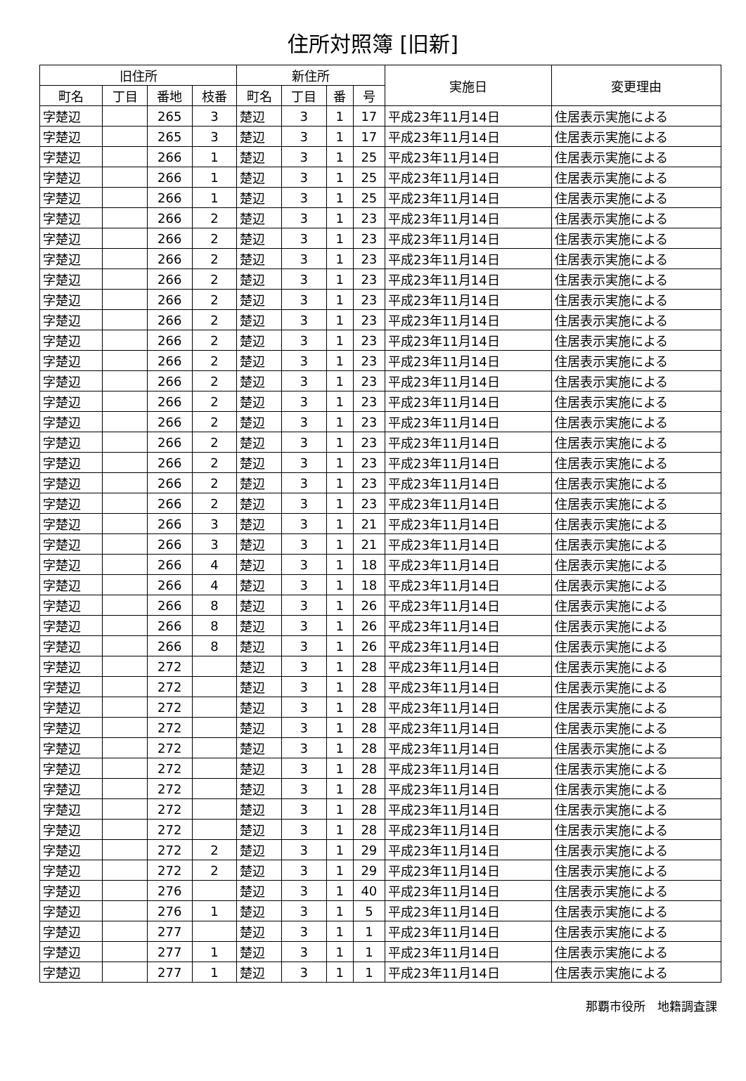住所対照簿 [旧新]
| 旧住所 | | | | 新住所 | | | | 実施日 | 変更理由 |
| --- | --- | --- | --- | --- | --- | --- | --- | --- | --- |
| 町名 | 丁目 | 番地 | 枝番 | 町名 | 丁目 | 番 | 号 | | |
| 字楚辺 | | 265 | 3 | 楚辺 | 3 | 1 | 17 | 平成23年11月14日 | 住居表示実施による |
| 字楚辺 | | 265 | 3 | 楚辺 | 3 | 1 | 17 | 平成23年11月14日 | 住居表示実施による |
| 字楚辺 | | 266 | 1 | 楚辺 | 3 | 1 | 25 | 平成23年11月14日 | 住居表示実施による |
| 字楚辺 | | 266 | 1 | 楚辺 | 3 | 1 | 25 | 平成23年11月14日 | 住居表示実施による |
| 字楚辺 | | 266 | 1 | 楚辺 | 3 | 1 | 25 | 平成23年11月14日 | 住居表示実施による |
| 字楚辺 | | 266 | 2 | 楚辺 | 3 | 1 | 23 | 平成23年11月14日 | 住居表示実施による |
| 字楚辺 | | 266 | 2 | 楚辺 | 3 | 1 | 23 | 平成23年11月14日 | 住居表示実施による |
| 字楚辺 | | 266 | 2 | 楚辺 | 3 | 1 | 23 | 平成23年11月14日 | 住居表示実施による |
| 字楚辺 | | 266 | 2 | 楚辺 | 3 | 1 | 23 | 平成23年11月14日 | 住居表示実施による |
| 字楚辺 | | 266 | 2 | 楚辺 | 3 | 1 | 23 | 平成23年11月14日 | 住居表示実施による |
| 字楚辺 | | 266 | 2 | 楚辺 | 3 | 1 | 23 | 平成23年11月14日 | 住居表示実施による |
| 字楚辺 | | 266 | 2 | 楚辺 | 3 | 1 | 23 | 平成23年11月14日 | 住居表示実施による |
| 字楚辺 | | 266 | 2 | 楚辺 | 3 | 1 | 23 | 平成23年11月14日 | 住居表示実施による |
| 字楚辺 | | 266 | 2 | 楚辺 | 3 | 1 | 23 | 平成23年11月14日 | 住居表示実施による |
| 字楚辺 | | 266 | 2 | 楚辺 | 3 | 1 | 23 | 平成23年11月14日 | 住居表示実施による |
| 字楚辺 | | 266 | 2 | 楚辺 | 3 | 1 | 23 | 平成23年11月14日 | 住居表示実施による |
| 字楚辺 | | 266 | 2 | 楚辺 | 3 | 1 | 23 | 平成23年11月14日 | 住居表示実施による |
| 字楚辺 | | 266 | 2 | 楚辺 | 3 | 1 | 23 | 平成23年11月14日 | 住居表示実施による |
| 字楚辺 | | 266 | 2 | 楚辺 | 3 | 1 | 23 | 平成23年11月14日 | 住居表示実施による |
| 字楚辺 | | 266 | 2 | 楚辺 | 3 | 1 | 23 | 平成23年11月14日 | 住居表示実施による |
| 字楚辺 | | 266 | 3 | 楚辺 | 3 | 1 | 21 | 平成23年11月14日 | 住居表示実施による |
| 字楚辺 | | 266 | 3 | 楚辺 | 3 | 1 | 21 | 平成23年11月14日 | 住居表示実施による |
| 字楚辺 | | 266 | 4 | 楚辺 | 3 | 1 | 18 | 平成23年11月14日 | 住居表示実施による |
| 字楚辺 | | 266 | 4 | 楚辺 | 3 | 1 | 18 | 平成23年11月14日 | 住居表示実施による |
| 字楚辺 | | 266 | 8 | 楚辺 | 3 | 1 | 26 | 平成23年11月14日 | 住居表示実施による |
| 字楚辺 | | 266 | 8 | 楚辺 | 3 | 1 | 26 | 平成23年11月14日 | 住居表示実施による |
| 字楚辺 | | 266 | 8 | 楚辺 | 3 | 1 | 26 | 平成23年11月14日 | 住居表示実施による |
| 字楚辺 | | 272 | | 楚辺 | 3 | 1 | 28 | 平成23年11月14日 | 住居表示実施による |
| 字楚辺 | | 272 | | 楚辺 | 3 | 1 | 28 | 平成23年11月14日 | 住居表示実施による |
| 字楚辺 | | 272 | | 楚辺 | 3 | 1 | 28 | 平成23年11月14日 | 住居表示実施による |
| 字楚辺 | | 272 | | 楚辺 | 3 | 1 | 28 | 平成23年11月14日 | 住居表示実施による |
| 字楚辺 | | 272 | | 楚辺 | 3 | 1 | 28 | 平成23年11月14日 | 住居表示実施による |
| 字楚辺 | | 272 | | 楚辺 | 3 | 1 | 28 | 平成23年11月14日 | 住居表示実施による |
| 字楚辺 | | 272 | | 楚辺 | 3 | 1 | 28 | 平成23年11月14日 | 住居表示実施による |
| 字楚辺 | | 272 | | 楚辺 | 3 | 1 | 28 | 平成23年11月14日 | 住居表示実施による |
| 字楚辺 | | 272 | | 楚辺 | 3 | 1 | 28 | 平成23年11月14日 | 住居表示実施による |
| 字楚辺 | | 272 | 2 | 楚辺 | 3 | 1 | 29 | 平成23年11月14日 | 住居表示実施による |
| 字楚辺 | | 272 | 2 | 楚辺 | 3 | 1 | 29 | 平成23年11月14日 | 住居表示実施による |
| 字楚辺 | | 276 | | 楚辺 | 3 | 1 | 40 | 平成23年11月14日 | 住居表示実施による |
| 字楚辺 | | 276 | 1 | 楚辺 | 3 | 1 | 5 | 平成23年11月14日 | 住居表示実施による |
| 字楚辺 | | 277 | | 楚辺 | 3 | 1 | 1 | 平成23年11月14日 | 住居表示実施による |
| 字楚辺 | | 277 | 1 | 楚辺 | 3 | 1 | 1 | 平成23年11月14日 | 住居表示実施による |
| 字楚辺 | | 277 | 1 | 楚辺 | 3 | 1 | 1 | 平成23年11月14日 | 住居表示実施による |
那覇市役所　地籍調査課